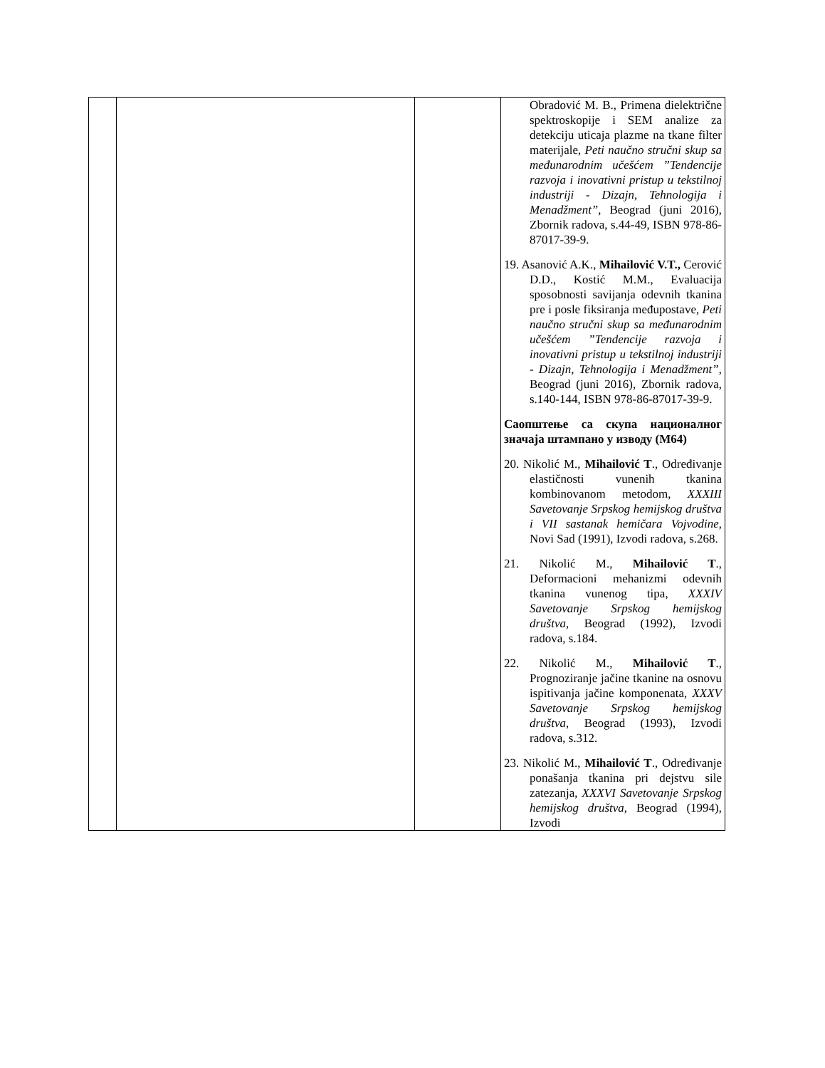| | | | Obradović M. B., Primena dielektrične spektroskopije i SEM analize za detekciju uticaja plazme na tkane filter materijale, Peti naučno stručni skup sa međunarodnim učešćem ”Tendencije razvoja i inovativni pristup u tekstilnoj industriji - Dizajn, Tehnologija i Menadžment” , Beograd (juni 2016), Zbornik radova, s.44-49, ISBN 978-86-87017-39-9. 19. Asanović A.K., Mihailović V.T., Cerović D.D., Kostić M.M., Evaluacija sposobnosti savijanja odevnih tkanina pre i posle fiksiranja međupostave, Peti naučno stručni skup sa međunarodnim učešćem ”Tendencije razvoja i inovativni pristup u tekstilnoj industriji - Dizajn, Tehnologija i Menadžment” , Beograd (juni 2016), Zbornik radova, s.140-144, ISBN 978-86-87017-39-9. Саопштење са скупа националног значаја штампано у изводу (М64) 20. Nikolić M., Mihailović T ., Određivanje elastičnosti vunenih tkanina kombinovanom metodom, XXXIII Savetovanje Srpskog hemijskog društva i VII sastanak hemičara Vojvodine , Novi Sad (1991), Izvodi radova, s.268. 21. Nikolić M., Mihailović T ., Deformacioni mehanizmi odevnih tkanina vunenog tipa, XXXIV Savetovanje Srpskog hemijskog društva , Beograd (1992), Izvodi radova, s.184. 22. Nikolić M., Mihailović T ., Prognoziranje jačine tkanine na osnovu ispitivanja jačine komponenata, XXXV Savetovanje Srpskog hemijskog društva , Beograd (1993), Izvodi radova, s.312. 23. Nikolić M., Mihailović T ., Određivanje ponašanja tkanina pri dejstvu sile zatezanja, XXXVI Savetovanje Srpskog hemijskog društva , Beograd (1994), Izvodi |